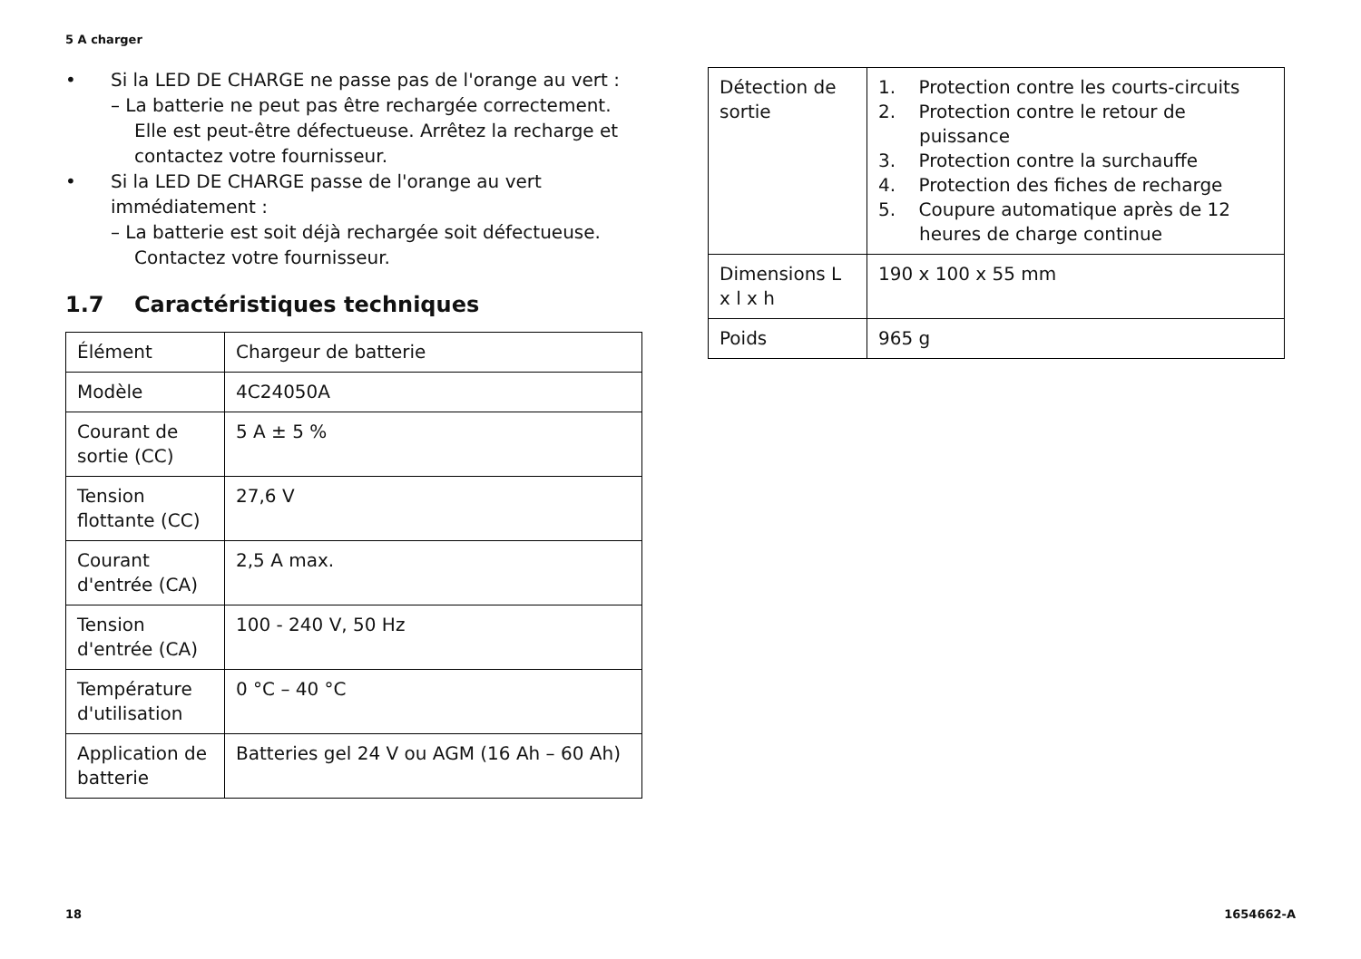5 A charger
• Si la LED DE CHARGE ne passe pas de l'orange au vert :
– La batterie ne peut pas être rechargée correctement. Elle est peut-être défectueuse. Arrêtez la recharge et contactez votre fournisseur.
• Si la LED DE CHARGE passe de l'orange au vert immédiatement :
– La batterie est soit déjà rechargée soit défectueuse. Contactez votre fournisseur.
1.7 Caractéristiques techniques
| Élément | Chargeur de batterie |
| Modèle | 4C24050A |
| Courant de sortie (CC) | 5 A ± 5 % |
| Tension flottante (CC) | 27,6 V |
| Courant d'entrée (CA) | 2,5 A max. |
| Tension d'entrée (CA) | 100 - 240 V, 50 Hz |
| Température d'utilisation | 0 °C – 40 °C |
| Application de batterie | Batteries gel 24 V ou AGM (16 Ah – 60 Ah) |
| Détection de sortie | 1. Protection contre les courts-circuits 2. Protection contre le retour de puissance 3. Protection contre la surchauffe 4. Protection des fiches de recharge 5. Coupure automatique après de 12 heures de charge continue |
| Dimensions L x l x h | 190 x 100 x 55 mm |
| Poids | 965 g |
18 1654662-A